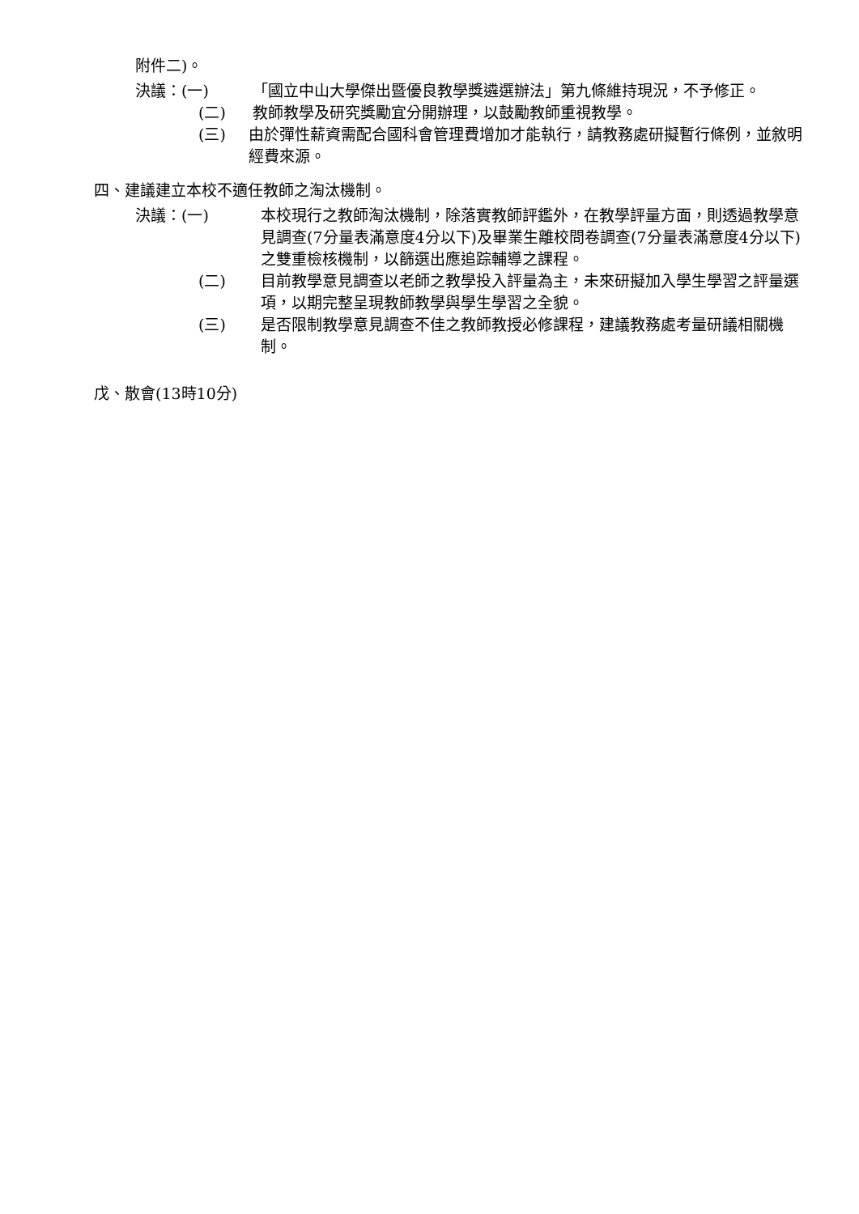附件二)。
決議：(一) 「國立中山大學傑出暨優良教學獎遴選辦法」第九條維持現況，不予修正。
(二) 教師教學及研究獎勵宜分開辦理，以鼓勵教師重視教學。
(三) 由於彈性薪資需配合國科會管理費增加才能執行，請教務處研擬暫行條例，並敘明經費來源。
四、建議建立本校不適任教師之淘汰機制。
決議：(一) 本校現行之教師淘汰機制，除落實教師評鑑外，在教學評量方面，則透過教學意見調查(7分量表滿意度4分以下)及畢業生離校問卷調查(7分量表滿意度4分以下)之雙重檢核機制，以篩選出應追踪輔導之課程。
(二) 目前教學意見調查以老師之教學投入評量為主，未來研擬加入學生學習之評量選項，以期完整呈現教師教學與學生學習之全貌。
(三) 是否限制教學意見調查不佳之教師教授必修課程，建議教務處考量研議相關機制。
戊、散會(13時10分)